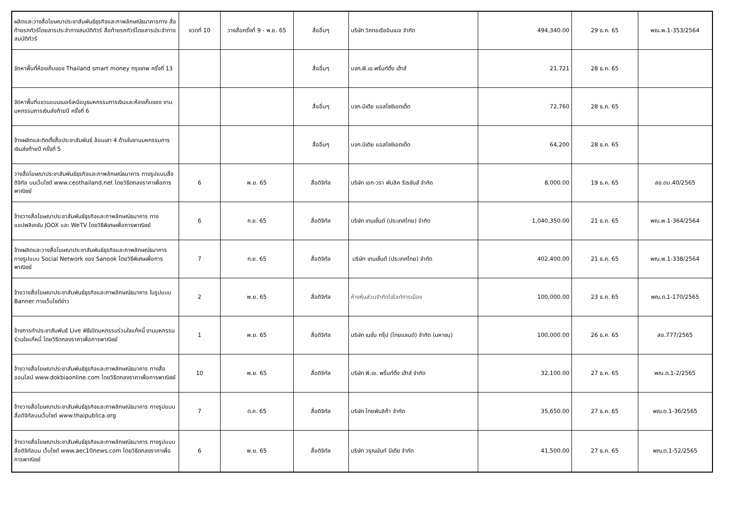| ผลิตและวางสื่อโฆษณาประชาสัมพันธ์ธุรกิจและภาพลักษณ์ธนาคารทาง สื่อท้ายรถทัวร์โดยสารประจำทางสมบัติทัวร์ สื่อท้ายรถทัวร์โดยสารประจำทางสมบัติทัวร์ | งวดที่ 10 | วางสื่อครั้งที่ 9 - พ.ย. 65 | สื่ออื่นๆ | บริษัท วิคทอเรียอิมเมจ จำกัด | 494,340.00 | 29 ธ.ค. 65 | พณ.พ.1-353/2564 |
| จัดหาพื้นที่ห้องเก็บของ Thailand smart money กรุงเทพ ครั้งที่ 13 | | | สื่ออื่นๆ | บจก.พี.เอ.พริ้นท์ติ้ง เฮ้าส์ | 21,721 | 28 ธ.ค. 65 | |
| จัดหาพื้นที่แขวนแบนเนอร์เหนือบูธมหกรรมการเงินและห้องเก็บของ งานมหกรรมการเงินส่งท้ายปี ครั้งที่ 6 | | | สื่ออื่นๆ | บจก.มีเดีย แอสโซซิเอตเต็ด | 72,760 | 28 ธ.ค. 65 | |
| จ้างผลิตและติดตั้งสื่อประชาสัมพันธ์ ล้อมเสา 4 ด้านในงานมหกรรมการเงินส่งท้ายปี ครั้งที่ 5 | | | สื่ออื่นๆ | บจก.มีเดีย แอสโซซิเอตเต็ด | 64,200 | 28 ธ.ค. 65 | |
| วางสื่อโฆษณาประชาสัมพันธ์ธุรกิจและภาพลักษณ์ธนาคาร ทางรูปแบบสื่อดิจิทัล บนเว็บไซต์ www.ceothailand.net โดยวิธีตกลงราคาเพื่อการพาณิชย์ | 6 | พ.ย. 65 | สื่อดิจิทัล | บริษัท เอก-วรา พับลิค รีเรชันส์ จำกัด | 8,000.00 | 19 ธ.ค. 65 | สอ.ดบ.40/2565 |
| จ้างวางสื่อโฆษณาประชาสัมพันธ์ธุรกิจและภาพลักษณ์ธนาคาร ทางแอปพลิเคชัน JOOX และ WeTV โดยวิธีพิเศษเพื่อการพาณิชย์ | 6 | ก.ย. 65 | สื่อดิจิทัล | บริษัท เทนเซ็นต์ (ประเทศไทย) จำกัด | 1,040,350.00 | 21 ธ.ค. 65 | พณ.พ.1-364/2564 |
| จ้างผลิตและวางสื่อโฆษณาประชาสัมพันธ์ธุรกิจและภาพลักษณ์ธนาคาร ทางรูปแบบ Social Network ของ Sanook โดยวิธีพิเศษเพื่อการพาณิชย์ | 7 | ก.ย. 65 | สื่อดิจิทัล | บริษัท เทนเซ็นต์ (ประเทศไทย) จำกัด | 402,400.00 | 21 ธ.ค. 65 | พณ.พ.1-338/2564 |
| จ้างวางสื่อโฆษณาประชาสัมพันธ์ธุรกิจและภาพลักษณ์ธนาคาร ในรูปแบบ Banner ทางเว็บไซต์ข่าว | 2 | พ.ย. 65 | สื่อดิจิทัล | ห้างหุ้นส่วนจำกัดไฮไลท์การเมือง | 100,000.00 | 23 ธ.ค. 65 | พณ.ต.1-170/2565 |
| จ้างการทำประชาสัมพันธ์ Live พิธีเปิดมหกรรมร่วมใจแก้หนี้ งานมหกรรมร่วมใจแก้หนี้ โดยวิธีตกลงราคาเพื่อการพาณิชย์ | 1 | พ.ย. 65 | สื่อดิจิทัล | บริษัท เนชั่น กรุ๊ป (ไทยแลนด์) จำกัด (มหาชน) | 100,000.00 | 26 ธ.ค. 65 | สอ.777/2565 |
| จ้างวางสื่อโฆษณาประชาสัมพันธ์ธุรกิจและภาพลักษณ์ธนาคาร ทางสื่อออนไลน์ www.dokbiaonline.com โดยวิธีตกลงราคาเพื่อการพาณิชย์ | 10 | พ.ย. 65 | สื่อดิจิทัล | บริษัท พี.เอ. พริ้นท์ติ้ง เฮ้าส์ จำกัด | 32,100.00 | 27 ธ.ค. 65 | พณ.ต.1-2/2565 |
| จ้างวางสื่อโฆษณาประชาสัมพันธ์ธุรกิจและภาพลักษณ์ธนาคาร ทางรูปแบบสื่อดิจิทัลบนเว็บไซต์ www.thaipublica.org | 7 | ต.ค. 65 | สื่อดิจิทัล | บริษัท ไทยพับลิก้า จำกัด | 35,650.00 | 27 ธ.ค. 65 | พณ.ต.1-36/2565 |
| จ้างวางสื่อโฆษณาประชาสัมพันธ์ธุรกิจและภาพลักษณ์ธนาคาร ทางรูปแบบสื่อดิจิทัลบน เว็บไซต์ www.aec10news.com โดยวิธีตกลงราคาเพื่อการพาณิชย์ | 6 | พ.ย. 65 | สื่อดิจิทัล | บริษัท วรุณนันท์ มีเดีย จำกัด | 41,500.00 | 27 ธ.ค. 65 | พณ.ต.1-52/2565 |